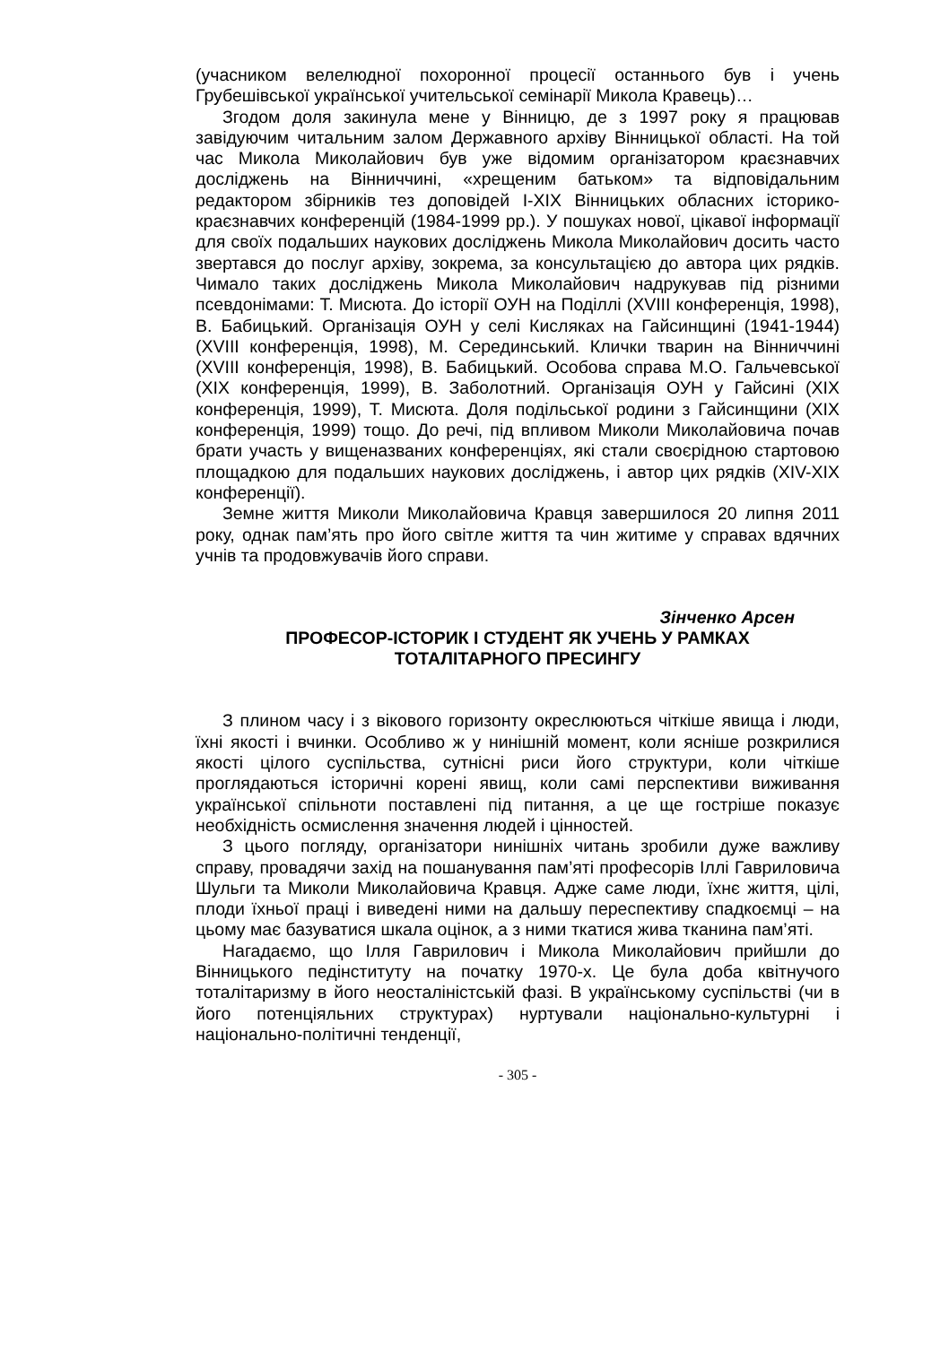(учасником велелюдної похоронної процесії останнього був і учень Грубешівської української учительської семінарії Микола Кравець)…
Згодом доля закинула мене у Вінницю, де з 1997 року я працював завідуючим читальним залом Державного архіву Вінницької області. На той час Микола Миколайович був уже відомим організатором краєзнавчих досліджень на Вінниччині, «хрещеним батьком» та відповідальним редактором збірників тез доповідей I-XIX Вінницьких обласних історико-краєзнавчих конференцій (1984-1999 рр.). У пошуках нової, цікавої інформації для своїх подальших наукових досліджень Микола Миколайович досить часто звертався до послуг архіву, зокрема, за консультацією до автора цих рядків. Чимало таких досліджень Микола Миколайович надрукував під різними псевдонімами: Т. Мисюта. До історії ОУН на Поділлі (XVIII конференція, 1998), В. Бабицький. Організація ОУН у селі Кисляках на Гайсинщині (1941-1944) (XVIII конференція, 1998), М. Серединський. Клички тварин на Вінниччині (XVIII конференція, 1998), В. Бабицький. Особова справа М.О. Гальчевської (XIX конференція, 1999), В. Заболотний. Організація ОУН у Гайсині (XIX конференція, 1999), Т. Мисюта. Доля подільської родини з Гайсинщини (XIX конференція, 1999) тощо. До речі, під впливом Миколи Миколайовича почав брати участь у вищеназваних конференціях, які стали своєрідною стартовою площадкою для подальших наукових досліджень, і автор цих рядків (XIV-XIX конференції).
Земне життя Миколи Миколайовича Кравця завершилося 20 липня 2011 року, однак пам’ять про його світле життя та чин житиме у справах вдячних учнів та продовжувачів його справи.
Зінченко Арсен
ПРОФЕСОР-ІСТОРИК І СТУДЕНТ ЯК УЧЕНЬ У РАМКАХ
ТОТАЛІТАРНОГО ПРЕСИНГУ
З плином часу і з вікового горизонту окреслюються чіткіше явища і люди, їхні якості і вчинки. Особливо ж у нинішній момент, коли ясніше розкрилися якості цілого суспільства, сутнісні риси його структури, коли чіткіше проглядаються історичні корені явищ, коли самі перспективи виживання української спільноти поставлені під питання, а це ще гостріше показує необхідність осмислення значення людей і цінностей.
З цього погляду, організатори нинішніх читань зробили дуже важливу справу, провадячи захід на пошанування пам’яті професорів Іллі Гавриловича Шульги та Миколи Миколайовича Кравця. Адже саме люди, їхнє життя, цілі, плоди їхньої праці і виведені ними на дальшу переспективу спадкоємці – на цьому має базуватися шкала оцінок, а з ними ткатися жива тканина пам’яті.
Нагадаємо, що Ілля Гаврилович і Микола Миколайович прийшли до Вінницького педінституту на початку 1970-х. Це була доба квітнучого тоталітаризму в його неосталіністській фазі. В українському суспільстві (чи в його потенціяльних структурах) нуртували національно-культурні і національно-політичні тенденції,
- 305 -